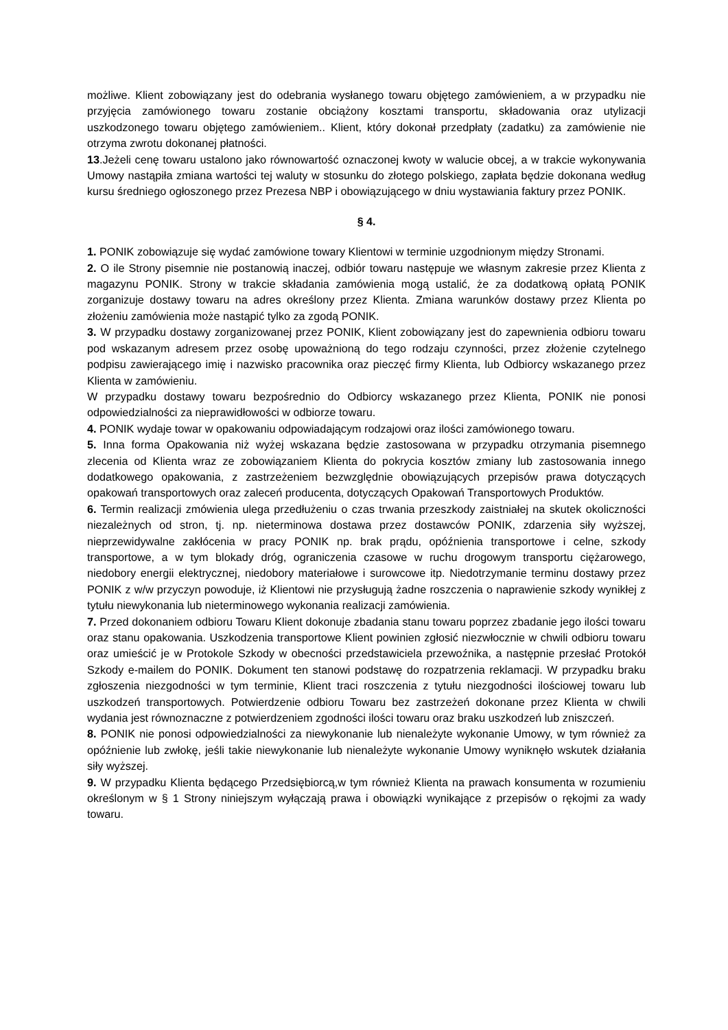możliwe. Klient zobowiązany jest do odebrania wysłanego towaru objętego zamówieniem, a w przypadku nie przyjęcia zamówionego towaru zostanie obciążony kosztami transportu, składowania oraz utylizacji uszkodzonego towaru objętego zamówieniem.. Klient, który dokonał przedpłaty (zadatku) za zamówienie nie otrzyma zwrotu dokonanej płatności.
13.Jeżeli cenę towaru ustalono jako równowartość oznaczonej kwoty w walucie obcej, a w trakcie wykonywania Umowy nastąpiła zmiana wartości tej waluty w stosunku do złotego polskiego, zapłata będzie dokonana według kursu średniego ogłoszonego przez Prezesa NBP i obowiązującego w dniu wystawiania faktury przez PONIK.
§ 4.
1. PONIK zobowiązuje się wydać zamówione towary Klientowi w terminie uzgodnionym między Stronami.
2. O ile Strony pisemnie nie postanowią inaczej, odbiór towaru następuje we własnym zakresie przez Klienta z magazynu PONIK. Strony w trakcie składania zamówienia mogą ustalić, że za dodatkową opłatą PONIK zorganizuje dostawy towaru na adres określony przez Klienta. Zmiana warunków dostawy przez Klienta po złożeniu zamówienia może nastąpić tylko za zgodą PONIK.
3. W przypadku dostawy zorganizowanej przez PONIK, Klient zobowiązany jest do zapewnienia odbioru towaru pod wskazanym adresem przez osobę upoważnioną do tego rodzaju czynności, przez złożenie czytelnego podpisu zawierającego imię i nazwisko pracownika oraz pieczęć firmy Klienta, lub Odbiorcy wskazanego przez Klienta w zamówieniu.
W przypadku dostawy towaru bezpośrednio do Odbiorcy wskazanego przez Klienta, PONIK nie ponosi odpowiedzialności za nieprawidłowości w odbiorze towaru.
4. PONIK wydaje towar w opakowaniu odpowiadającym rodzajowi oraz ilości zamówionego towaru.
5. Inna forma Opakowania niż wyżej wskazana będzie zastosowana w przypadku otrzymania pisemnego zlecenia od Klienta wraz ze zobowiązaniem Klienta do pokrycia kosztów zmiany lub zastosowania innego dodatkowego opakowania, z zastrzeżeniem bezwzględnie obowiązujących przepisów prawa dotyczących opakowań transportowych oraz zaleceń producenta, dotyczących Opakowań Transportowych Produktów.
6. Termin realizacji zmówienia ulega przedłużeniu o czas trwania przeszkody zaistniałej na skutek okoliczności niezależnych od stron, tj. np. nieterminowa dostawa przez dostawców PONIK, zdarzenia siły wyższej, nieprzewidywalne zakłócenia w pracy PONIK np. brak prądu, opóźnienia transportowe i celne, szkody transportowe, a w tym blokady dróg, ograniczenia czasowe w ruchu drogowym transportu ciężarowego, niedobory energii elektrycznej, niedobory materiałowe i surowcowe itp. Niedotrzymanie terminu dostawy przez PONIK z w/w przyczyn powoduje, iż Klientowi nie przysługują żadne roszczenia o naprawienie szkody wynikłej z tytułu niewykonania lub nieterminowego wykonania realizacji zamówienia.
7. Przed dokonaniem odbioru Towaru Klient dokonuje zbadania stanu towaru poprzez zbadanie jego ilości towaru oraz stanu opakowania. Uszkodzenia transportowe Klient powinien zgłosić niezwłocznie w chwili odbioru towaru oraz umieścić je w Protokole Szkody w obecności przedstawiciela przewoźnika, a następnie przesłać Protokół Szkody e-mailem do PONIK. Dokument ten stanowi podstawę do rozpatrzenia reklamacji. W przypadku braku zgłoszenia niezgodności w tym terminie, Klient traci roszczenia z tytułu niezgodności ilościowej towaru lub uszkodzeń transportowych. Potwierdzenie odbioru Towaru bez zastrzeżeń dokonane przez Klienta w chwili wydania jest równoznaczne z potwierdzeniem zgodności ilości towaru oraz braku uszkodzeń lub zniszczeń.
8. PONIK nie ponosi odpowiedzialności za niewykonanie lub nienależyte wykonanie Umowy, w tym również za opóźnienie lub zwłokę, jeśli takie niewykonanie lub nienależyte wykonanie Umowy wyniknęło wskutek działania siły wyższej.
9. W przypadku Klienta będącego Przedsiębiorcą,w tym również Klienta na prawach konsumenta w rozumieniu określonym w § 1 Strony niniejszym wyłączają prawa i obowiązki wynikające z przepisów o rękojmi za wady towaru.